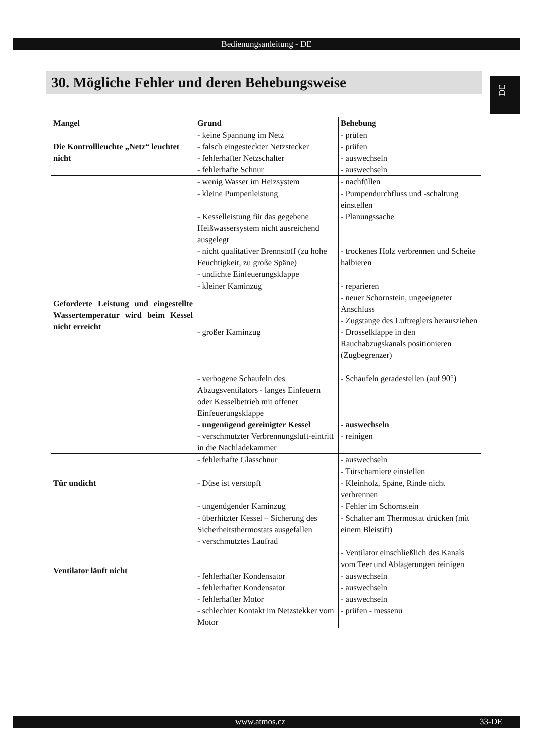Bedienungsanleitung - DE
30. Mögliche Fehler und deren Behebungsweise
DE
| Mangel | Grund | Behebung |
| --- | --- | --- |
| Die Kontrollleuchte „Netz“ leuchtet nicht | - keine Spannung im Netz - falsch eingesteckter Netzstecker - fehlerhafter Netzschalter - fehlerhafte Schnur | - prüfen - prüfen - auswechseln - auswechseln |
| Geforderte Leistung und eingestellte Wassertemperatur wird beim Kessel nicht erreicht | - wenig Wasser im Heizsystem - kleine Pumpenleistung - Kesselleistung für das gegebene Heißwassersystem nicht ausreichend ausgelegt - nicht qualitativer Brennstoff (zu hohe Feuchtigkeit, zu große Späne) - undichte Einfeuerungsklappe - kleiner Kaminzug - großer Kaminzug - verbogene Schaufeln des Abzugsventilators - langes Einfeuern oder Kesselbetrieb mit offener Einfeuerungsklappe - ungenügend gereinigter Kessel - verschmutzter Verbrennungsluft-eintritt in die Nachladekammer | - nachfüllen - Pumpendurchfluss und -schaltung einstellen - Planungssache - trockenes Holz verbrennen und Scheite halbieren - reparieren - neuer Schornstein, ungeeigneter Anschluss - Zugstange des Luftreglers herausziehen - Drosselklappe in den Rauchabzugskanals positionieren (Zugbegrenzer) - Schaufeln geradestellen (auf 90°) - auswechseln - reinigen |
| Tür undicht | - fehlerhafte Glasschnur - Düse ist verstopft - ungenügender Kaminzug | - auswechseln - Türscharniere einstellen - Kleinholz, Späne, Rinde nicht verbrennen - Fehler im Schornstein |
| Ventilator läuft nicht | - überhitzter Kessel – Sicherung des Sicherheitsthermostats ausgefallen - verschmutztes Laufrad - fehlerhafter Kondensator - fehlerhafter Kondensator - fehlerhafter Motor - schlechter Kontakt im Netzstekker vom Motor | - Schalter am Thermostat drücken (mit einem Bleistift) - Ventilator einschließlich des Kanals vom Teer und Ablagerungen reinigen - auswechseln - auswechseln - auswechseln - prüfen - messenu |
www.atmos.cz 33-DE